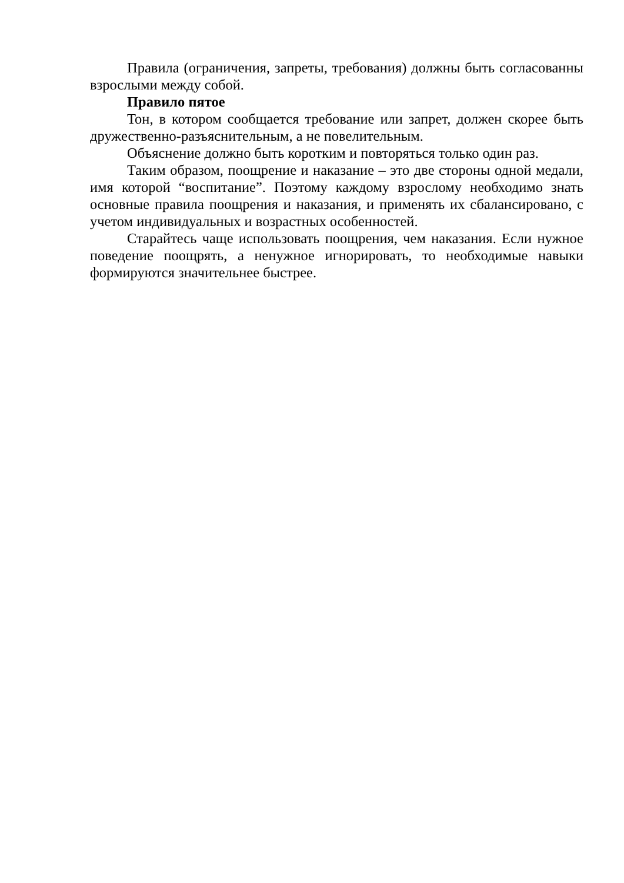Правила (ограничения, запреты, требования) должны быть согласованны взрослыми между собой.
Правило пятое
Тон, в котором сообщается требование или запрет, должен скорее быть дружественно-разъяснительным, а не повелительным.
Объяснение должно быть коротким и повторяться только один раз.
Таким образом, поощрение и наказание – это две стороны одной медали, имя которой “воспитание”. Поэтому каждому взрослому необходимо знать основные правила поощрения и наказания, и применять их сбалансировано, с учетом индивидуальных и возрастных особенностей.
Старайтесь чаще использовать поощрения, чем наказания. Если нужное поведение поощрять, а ненужное игнорировать, то необходимые навыки формируются значительнее быстрее.